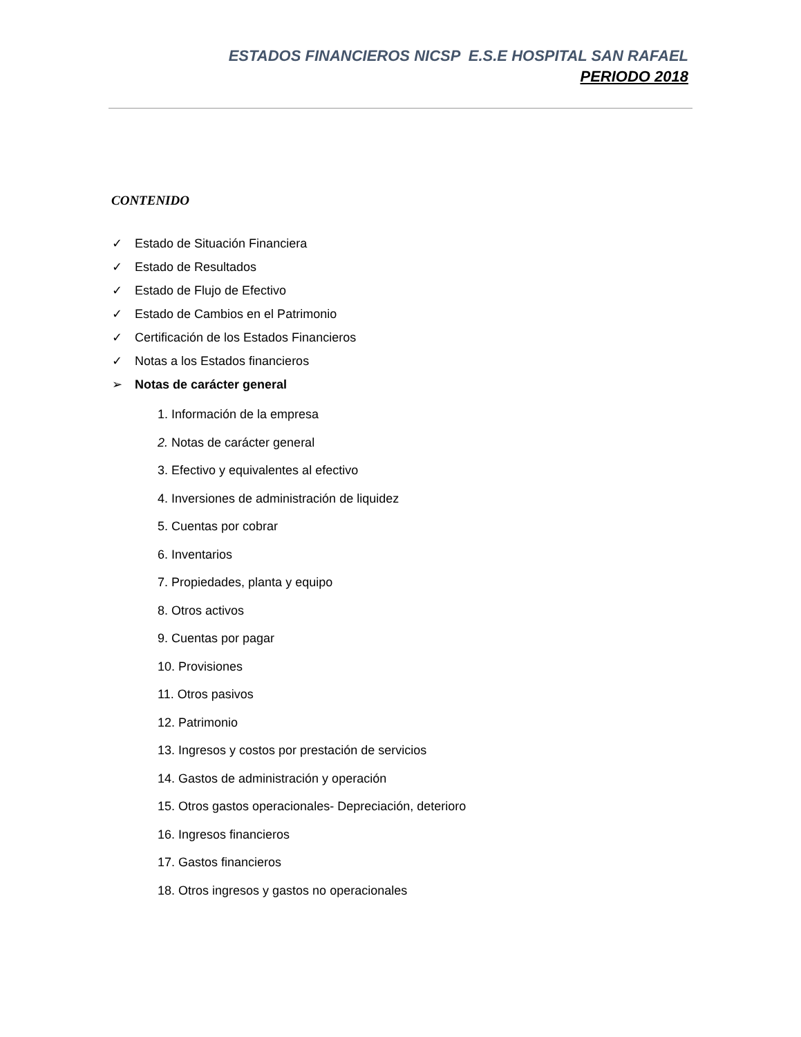ESTADOS FINANCIEROS NICSP E.S.E HOSPITAL SAN RAFAEL
PERIODO 2018
CONTENIDO
✓ Estado de Situación Financiera
✓ Estado de Resultados
✓ Estado de Flujo de Efectivo
✓ Estado de Cambios en el Patrimonio
✓ Certificación de los Estados Financieros
✓ Notas a los Estados financieros
➢ Notas de carácter general
1. Información de la empresa
2. Notas de carácter general
3. Efectivo y equivalentes al efectivo
4. Inversiones de administración de liquidez
5. Cuentas por cobrar
6. Inventarios
7. Propiedades, planta y equipo
8. Otros activos
9. Cuentas por pagar
10. Provisiones
11. Otros pasivos
12. Patrimonio
13. Ingresos y costos por prestación de servicios
14. Gastos de administración y operación
15. Otros gastos operacionales- Depreciación, deterioro
16. Ingresos financieros
17. Gastos financieros
18. Otros ingresos y gastos no operacionales